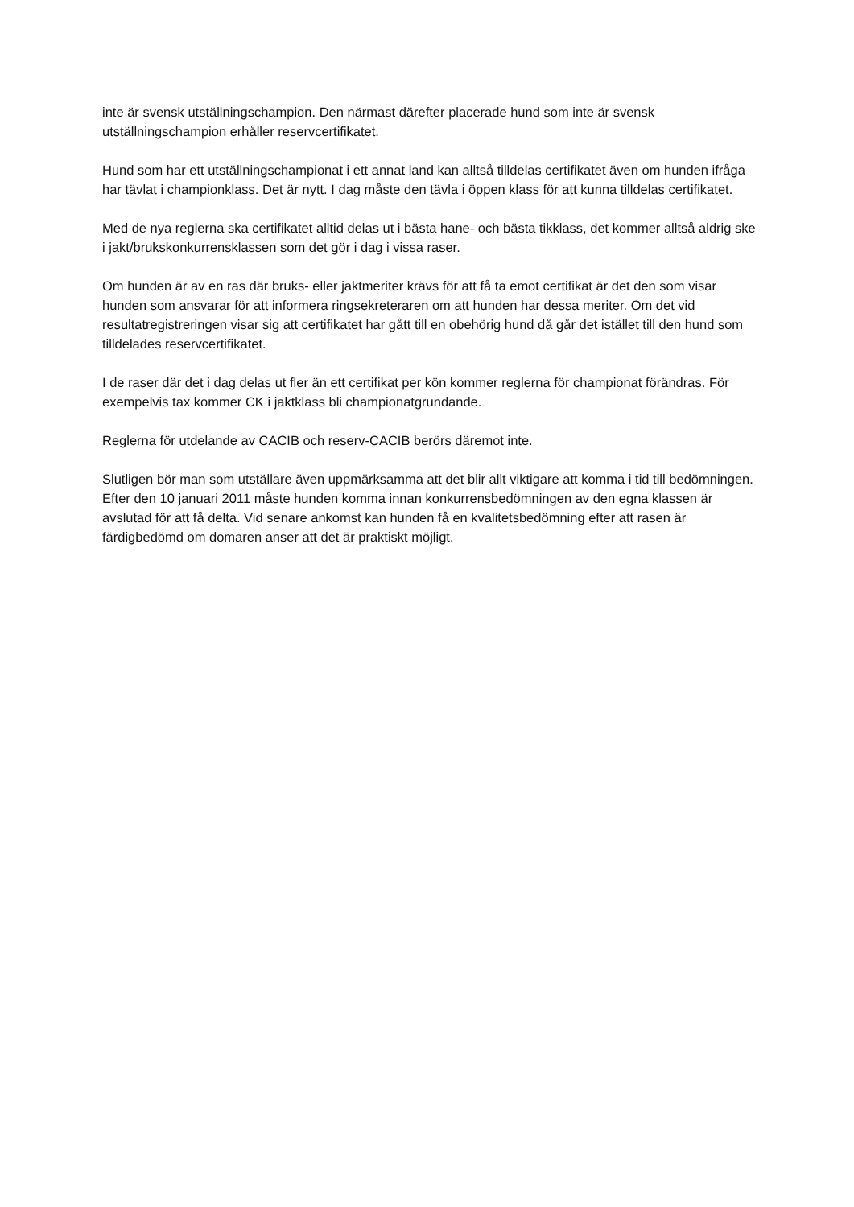inte är svensk utställningschampion. Den närmast därefter placerade hund som inte är svensk utställningschampion erhåller reservcertifikatet.
Hund som har ett utställningschampionat i ett annat land kan alltså tilldelas certifikatet även om hunden ifråga har tävlat i championklass. Det är nytt. I dag måste den tävla i öppen klass för att kunna tilldelas certifikatet.
Med de nya reglerna ska certifikatet alltid delas ut i bästa hane- och bästa tikklass, det kommer alltså aldrig ske i jakt/brukskonkurrensklassen som det gör i dag i vissa raser.
Om hunden är av en ras där bruks- eller jaktmeriter krävs för att få ta emot certifikat är det den som visar hunden som ansvarar för att informera ringsekreteraren om att hunden har dessa meriter. Om det vid resultatregistreringen visar sig att certifikatet har gått till en obehörig hund då går det istället till den hund som tilldelades reservcertifikatet.
I de raser där det i dag delas ut fler än ett certifikat per kön kommer reglerna för championat förändras. För exempelvis tax kommer CK i jaktklass bli championatgrundande.
Reglerna för utdelande av CACIB och reserv-CACIB berörs däremot inte.
Slutligen bör man som utställare även uppmärksamma att det blir allt viktigare att komma i tid till bedömningen. Efter den 10 januari 2011 måste hunden komma innan konkurrensbedömningen av den egna klassen är avslutad för att få delta. Vid senare ankomst kan hunden få en kvalitetsbedömning efter att rasen är färdigbedömd om domaren anser att det är praktiskt möjligt.